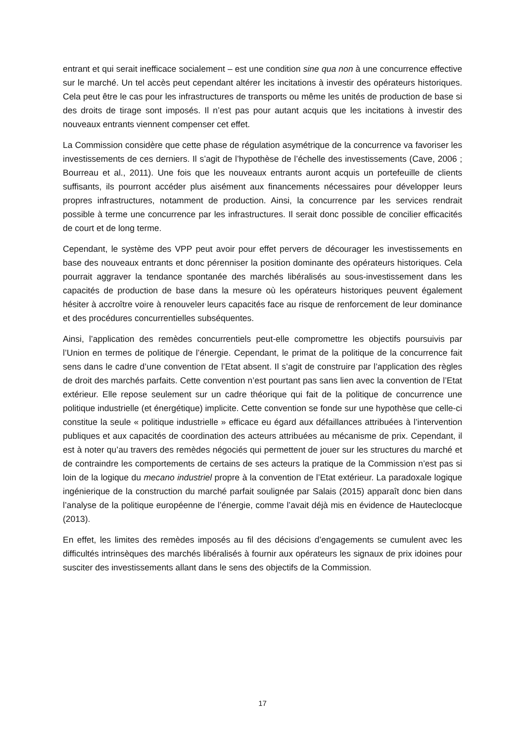entrant et qui serait inefficace socialement – est une condition sine qua non à une concurrence effective sur le marché. Un tel accès peut cependant altérer les incitations à investir des opérateurs historiques. Cela peut être le cas pour les infrastructures de transports ou même les unités de production de base si des droits de tirage sont imposés. Il n’est pas pour autant acquis que les incitations à investir des nouveaux entrants viennent compenser cet effet.
La Commission considère que cette phase de régulation asymétrique de la concurrence va favoriser les investissements de ces derniers. Il s’agit de l’hypothèse de l’échelle des investissements (Cave, 2006 ; Bourreau et al., 2011). Une fois que les nouveaux entrants auront acquis un portefeuille de clients suffisants, ils pourront accéder plus aisément aux financements nécessaires pour développer leurs propres infrastructures, notamment de production. Ainsi, la concurrence par les services rendrait possible à terme une concurrence par les infrastructures. Il serait donc possible de concilier efficacités de court et de long terme.
Cependant, le système des VPP peut avoir pour effet pervers de décourager les investissements en base des nouveaux entrants et donc pérenniser la position dominante des opérateurs historiques. Cela pourrait aggraver la tendance spontanée des marchés libéralisés au sous-investissement dans les capacités de production de base dans la mesure où les opérateurs historiques peuvent également hésiter à accroître voire à renouveler leurs capacités face au risque de renforcement de leur dominance et des procédures concurrentielles subséquentes.
Ainsi, l’application des remèdes concurrentiels peut-elle compromettre les objectifs poursuivis par l’Union en termes de politique de l’énergie. Cependant, le primat de la politique de la concurrence fait sens dans le cadre d’une convention de l’Etat absent. Il s’agit de construire par l’application des règles de droit des marchés parfaits. Cette convention n’est pourtant pas sans lien avec la convention de l’Etat extérieur. Elle repose seulement sur un cadre théorique qui fait de la politique de concurrence une politique industrielle (et énergétique) implicite. Cette convention se fonde sur une hypothèse que celle-ci constitue la seule « politique industrielle » efficace eu égard aux défaillances attribuées à l’intervention publiques et aux capacités de coordination des acteurs attribuées au mécanisme de prix. Cependant, il est à noter qu’au travers des remèdes négociés qui permettent de jouer sur les structures du marché et de contraindre les comportements de certains de ses acteurs la pratique de la Commission n’est pas si loin de la logique du mecano industriel propre à la convention de l’Etat extérieur. La paradoxale logique ingénierique de la construction du marché parfait soulignée par Salais (2015) apparaît donc bien dans l’analyse de la politique européenne de l’énergie, comme l’avait déjà mis en évidence de Hauteclocque (2013).
En effet, les limites des remèdes imposés au fil des décisions d’engagements se cumulent avec les difficultés intrinsèques des marchés libéralisés à fournir aux opérateurs les signaux de prix idoines pour susciter des investissements allant dans le sens des objectifs de la Commission.
17